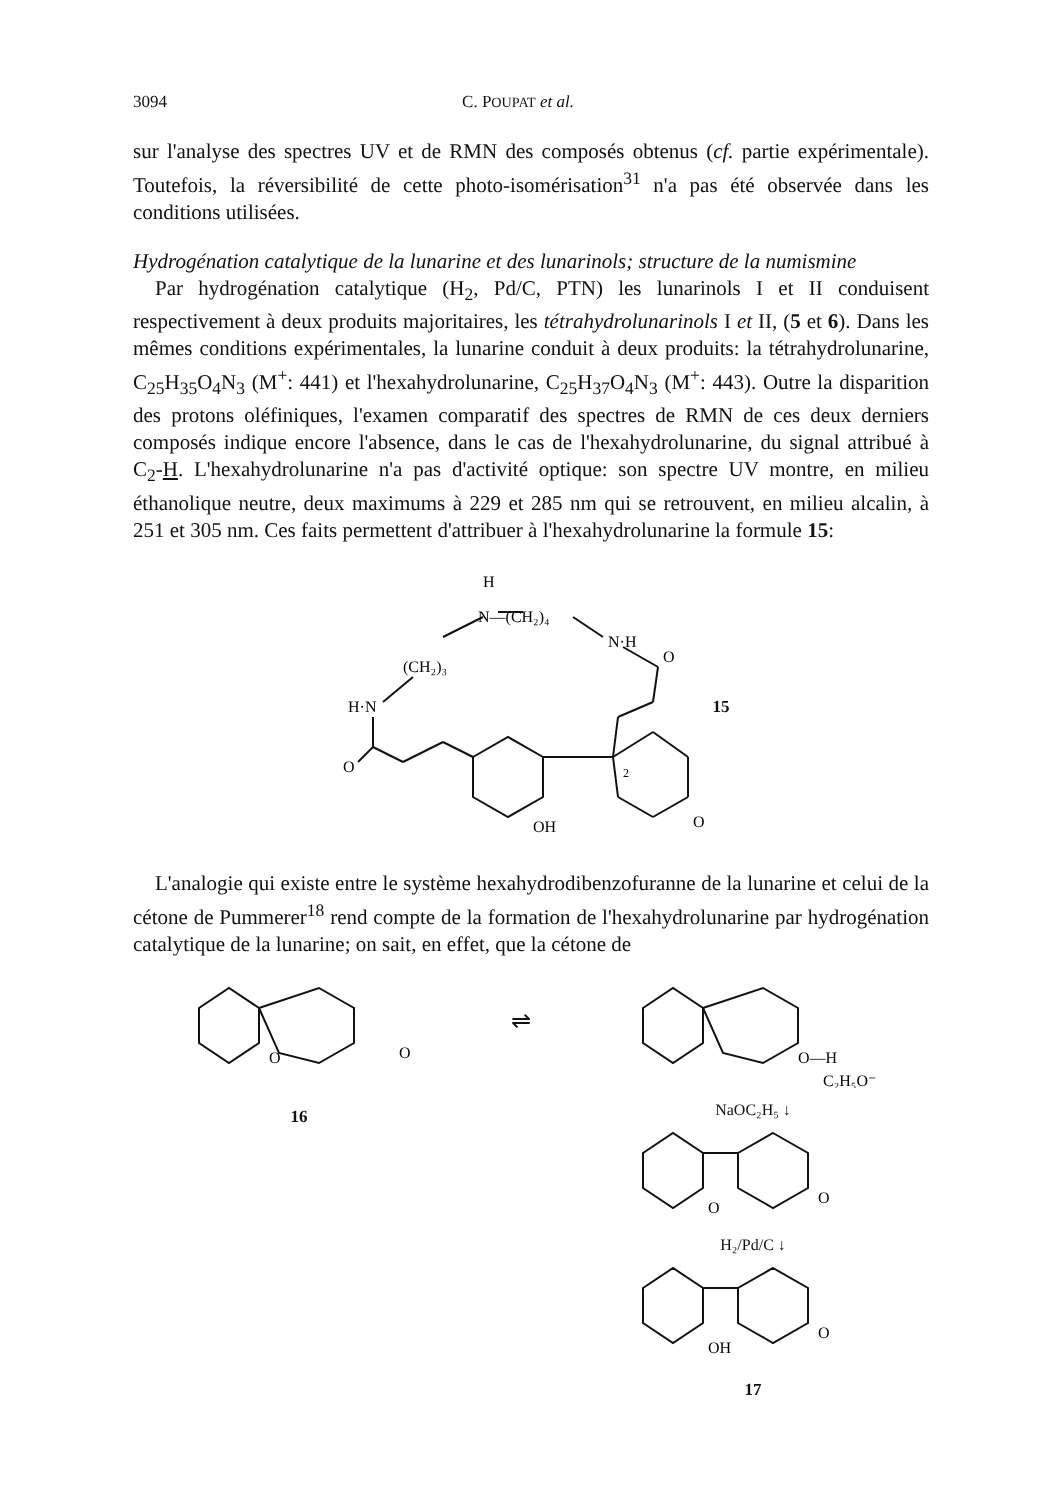3094 C. POUPAT et al.
sur l'analyse des spectres UV et de RMN des composés obtenus (cf. partie expérimentale). Toutefois, la réversibilité de cette photo-isomérisation<sup>31</sup> n'a pas été observée dans les conditions utilisées.
Hydrogénation catalytique de la lunarine et des lunarinols; structure de la numismine
Par hydrogénation catalytique (H<sub>2</sub>, Pd/C, PTN) les lunarinols I et II conduisent respectivement à deux produits majoritaires, les tétrahydrolunarinols I et II, (5 et 6). Dans les mêmes conditions expérimentales, la lunarine conduit à deux produits: la tétrahydrolunarine, C<sub>25</sub>H<sub>35</sub>O<sub>4</sub>N<sub>3</sub> (M<sup>+</sup>: 441) et l'hexahydrolunarine, C<sub>25</sub>H<sub>37</sub>O<sub>4</sub>N<sub>3</sub> (M<sup>+</sup>: 443). Outre la disparition des protons oléfiniques, l'examen comparatif des spectres de RMN de ces deux derniers composés indique encore l'absence, dans le cas de l'hexahydrolunarine, du signal attribué à C<sub>2</sub>-H. L'hexahydrolunarine n'a pas d'activité optique: son spectre UV montre, en milieu éthanolique neutre, deux maximums à 229 et 285 nm qui se retrouvent, en milieu alcalin, à 251 et 305 nm. Ces faits permettent d'attribuer à l'hexahydrolunarine la formule 15:
H
N—(CH₂)₄
N·H
(CH₂)₃
H·N
O
O
OH
2
O
15
L'analogie qui existe entre le système hexahydrodibenzofuranne de la lunarine et celui de la cétone de Pummerer<sup>18</sup> rend compte de la formation de l'hexahydrolunarine par hydrogénation catalytique de la lunarine; on sait, en effet, que la cétone de
O
O
16
⇌
O—H
C₂H₅O⁻
NaOC₂H₅ ↓
O
O
H₂/Pd/C ↓
OH
O
17